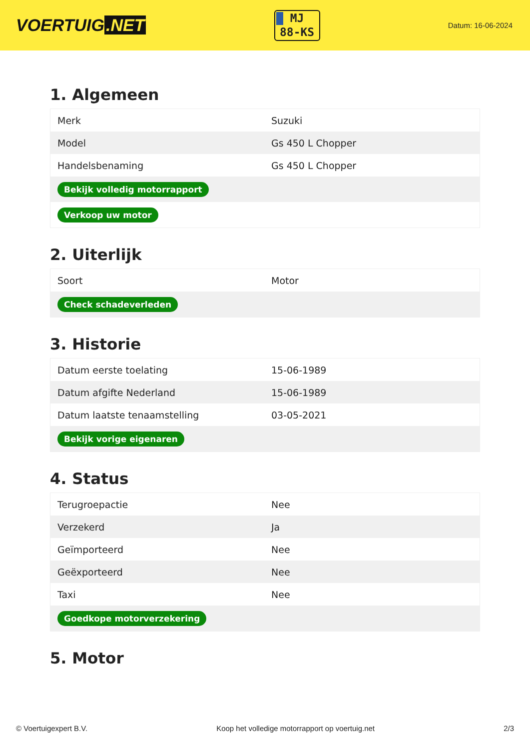VOERTUIG.NET
MJ
88-KS
Datum: 16-06-2024
1. Algemeen
| Merk | Suzuki |
| Model | Gs 450 L Chopper |
| Handelsbenaming | Gs 450 L Chopper |
| Bekijk volledig motorrapport | |
| Verkoop uw motor | |
2. Uiterlijk
| Soort | Motor |
| Check schadeverleden | |
3. Historie
| Datum eerste toelating | 15-06-1989 |
| Datum afgifte Nederland | 15-06-1989 |
| Datum laatste tenaamstelling | 03-05-2021 |
| Bekijk vorige eigenaren | |
4. Status
| Terugroepactie | Nee |
| Verzekerd | Ja |
| Geïmporteerd | Nee |
| Geëxporteerd | Nee |
| Taxi | Nee |
| Goedkope motorverzekering | |
5. Motor
© Voertuigexpert B.V. Koop het volledige motorrapport op voertuig.net 2/3